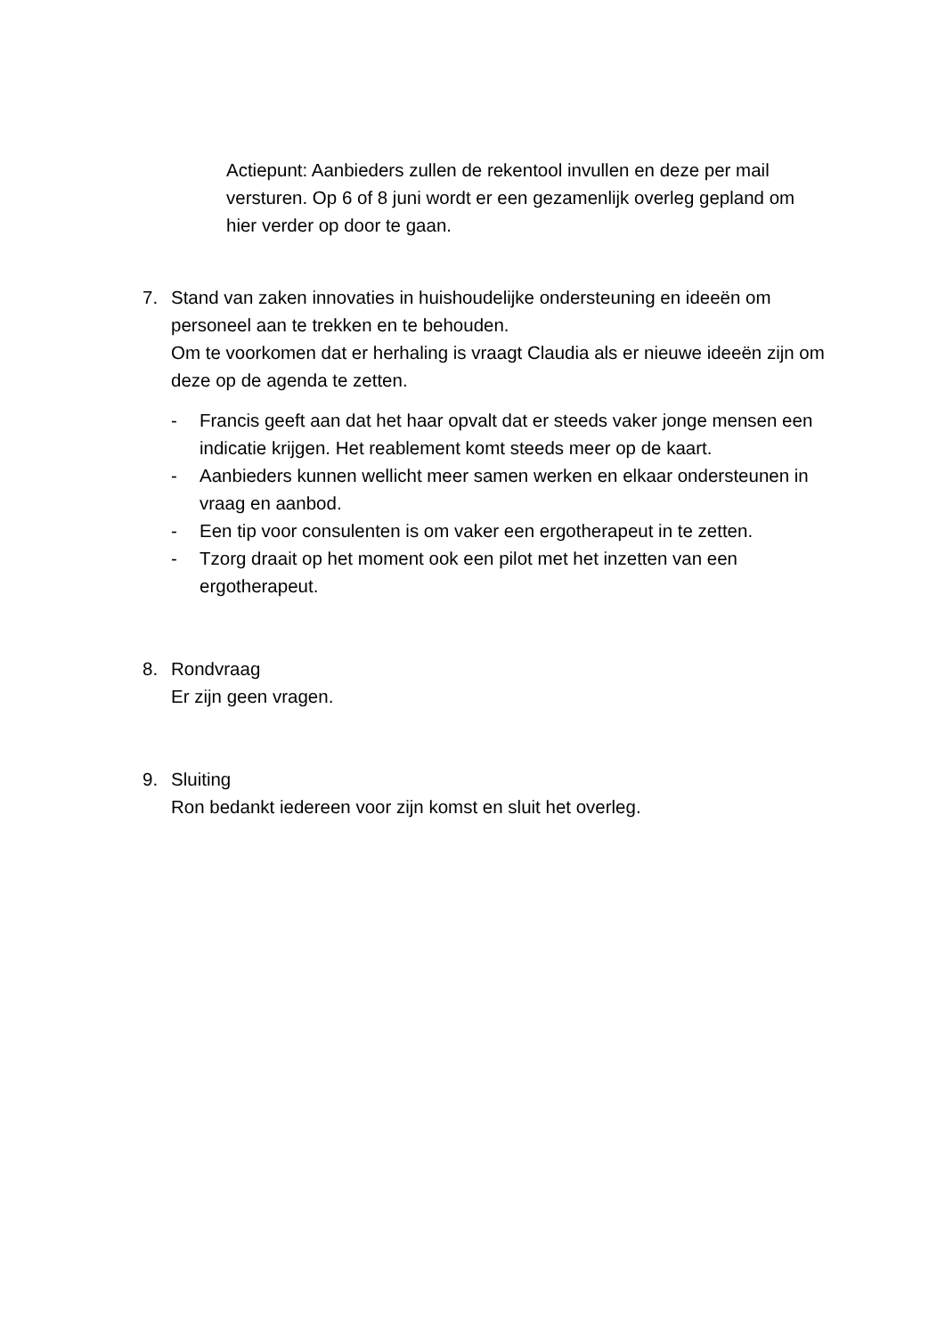Actiepunt: Aanbieders zullen de rekentool invullen en deze per mail versturen. Op 6 of 8 juni wordt er een gezamenlijk overleg gepland om hier verder op door te gaan.
7. Stand van zaken innovaties in huishoudelijke ondersteuning en ideeën om personeel aan te trekken en te behouden.
Om te voorkomen dat er herhaling is vraagt Claudia als er nieuwe ideeën zijn om deze op de agenda te zetten.
- Francis geeft aan dat het haar opvalt dat er steeds vaker jonge mensen een indicatie krijgen. Het reablement komt steeds meer op de kaart.
- Aanbieders kunnen wellicht meer samen werken en elkaar ondersteunen in vraag en aanbod.
- Een tip voor consulenten is om vaker een ergotherapeut in te zetten.
- Tzorg draait op het moment ook een pilot met het inzetten van een ergotherapeut.
8. Rondvraag
Er zijn geen vragen.
9. Sluiting
Ron bedankt iedereen voor zijn komst en sluit het overleg.